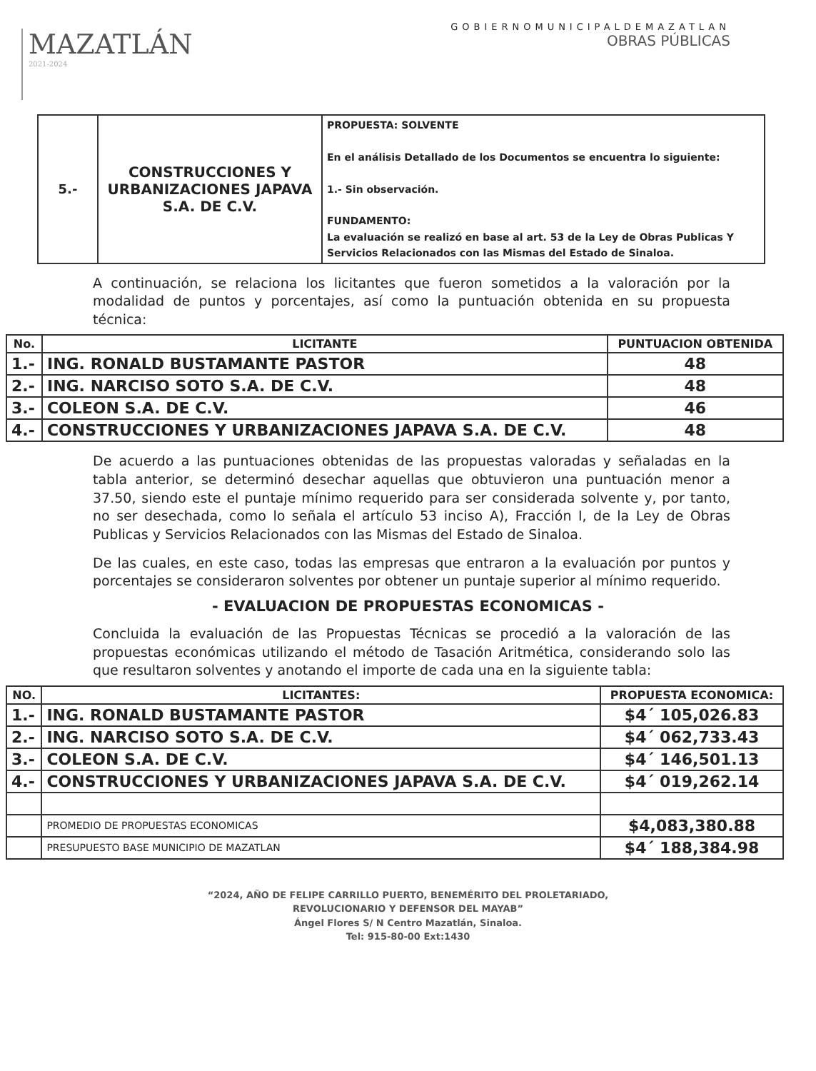MAZATLÁN
2021-2024
GOBIERNOMUNICIPALDEMAZATLAN
OBRAS PÚBLICAS
| 5.- | CONSTRUCCIONES Y URBANIZACIONES JAPAVA S.A. DE C.V. | PROPUESTA: SOLVENTE En el análisis Detallado de los Documentos se encuentra lo siguiente: 1.- Sin observación. FUNDAMENTO: La evaluación se realizó en base al art. 53 de la Ley de Obras Publicas Y Servicios Relacionados con las Mismas del Estado de Sinaloa. |
A continuación, se relaciona los licitantes que fueron sometidos a la valoración por la modalidad de puntos y porcentajes, así como la puntuación obtenida en su propuesta técnica:
| No. | LICITANTE | PUNTUACION OBTENIDA |
| --- | --- | --- |
| 1.- | ING. RONALD BUSTAMANTE PASTOR | 48 |
| 2.- | ING. NARCISO SOTO S.A. DE C.V. | 48 |
| 3.- | COLEON S.A. DE C.V. | 46 |
| 4.- | CONSTRUCCIONES Y URBANIZACIONES JAPAVA S.A. DE C.V. | 48 |
De acuerdo a las puntuaciones obtenidas de las propuestas valoradas y señaladas en la tabla anterior, se determinó desechar aquellas que obtuvieron una puntuación menor a 37.50, siendo este el puntaje mínimo requerido para ser considerada solvente y, por tanto, no ser desechada, como lo señala el artículo 53 inciso A), Fracción I, de la Ley de Obras Publicas y Servicios Relacionados con las Mismas del Estado de Sinaloa.
De las cuales, en este caso, todas las empresas que entraron a la evaluación por puntos y porcentajes se consideraron solventes por obtener un puntaje superior al mínimo requerido.
- EVALUACION DE PROPUESTAS ECONOMICAS -
Concluida la evaluación de las Propuestas Técnicas se procedió a la valoración de las propuestas económicas utilizando el método de Tasación Aritmética, considerando solo las que resultaron solventes y anotando el importe de cada una en la siguiente tabla:
| NO. | LICITANTES: | PROPUESTA ECONOMICA: |
| --- | --- | --- |
| 1.- | ING. RONALD BUSTAMANTE PASTOR | $4´ 105,026.83 |
| 2.- | ING. NARCISO SOTO S.A. DE C.V. | $4´ 062,733.43 |
| 3.- | COLEON S.A. DE C.V. | $4´ 146,501.13 |
| 4.- | CONSTRUCCIONES Y URBANIZACIONES JAPAVA S.A. DE C.V. | $4´ 019,262.14 |
| | PROMEDIO DE PROPUESTAS ECONOMICAS | $4,083,380.88 |
| | PRESUPUESTO BASE MUNICIPIO DE MAZATLAN | $4´ 188,384.98 |
“2024, AÑO DE FELIPE CARRILLO PUERTO, BENEMÉRITO DEL PROLETARIADO,
REVOLUCIONARIO Y DEFENSOR DEL MAYAB”
Ángel Flores S/ N Centro Mazatlán, Sinaloa.
Tel: 915-80-00 Ext:1430